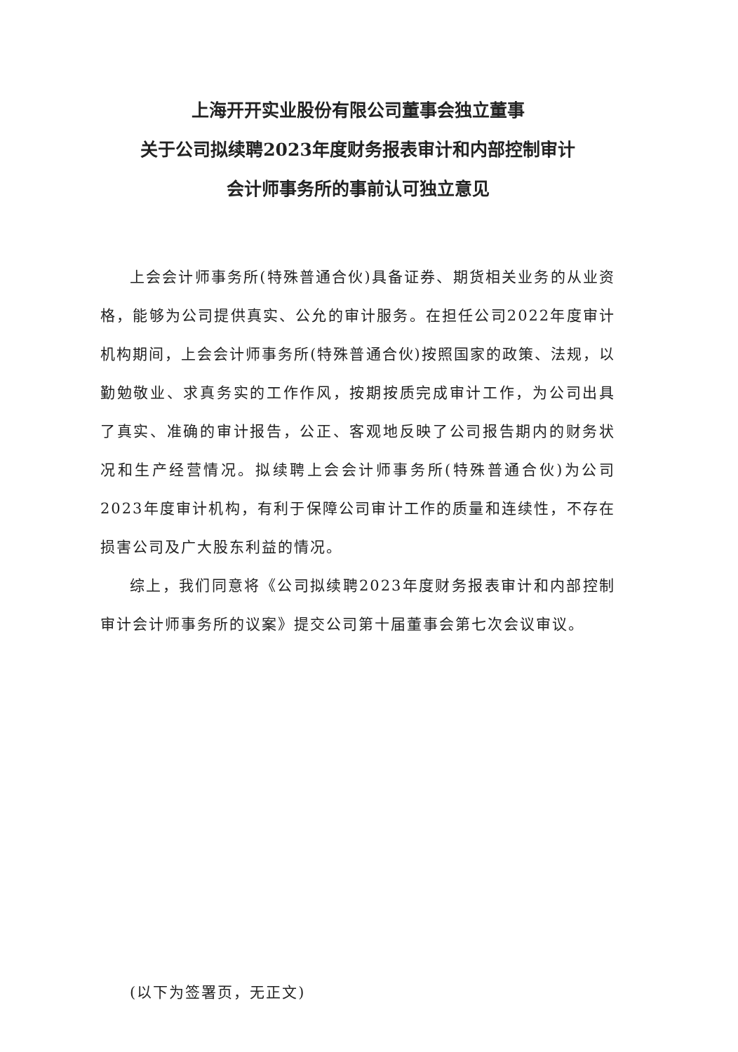上海开开实业股份有限公司董事会独立董事
关于公司拟续聘2023年度财务报表审计和内部控制审计
会计师事务所的事前认可独立意见
上会会计师事务所(特殊普通合伙)具备证券、期货相关业务的从业资格，能够为公司提供真实、公允的审计服务。在担任公司2022年度审计机构期间，上会会计师事务所(特殊普通合伙)按照国家的政策、法规，以勤勉敬业、求真务实的工作作风，按期按质完成审计工作，为公司出具了真实、准确的审计报告，公正、客观地反映了公司报告期内的财务状况和生产经营情况。拟续聘上会会计师事务所(特殊普通合伙)为公司2023年度审计机构，有利于保障公司审计工作的质量和连续性，不存在损害公司及广大股东利益的情况。
综上，我们同意将《公司拟续聘2023年度财务报表审计和内部控制审计会计师事务所的议案》提交公司第十届董事会第七次会议审议。
(以下为签署页，无正文)